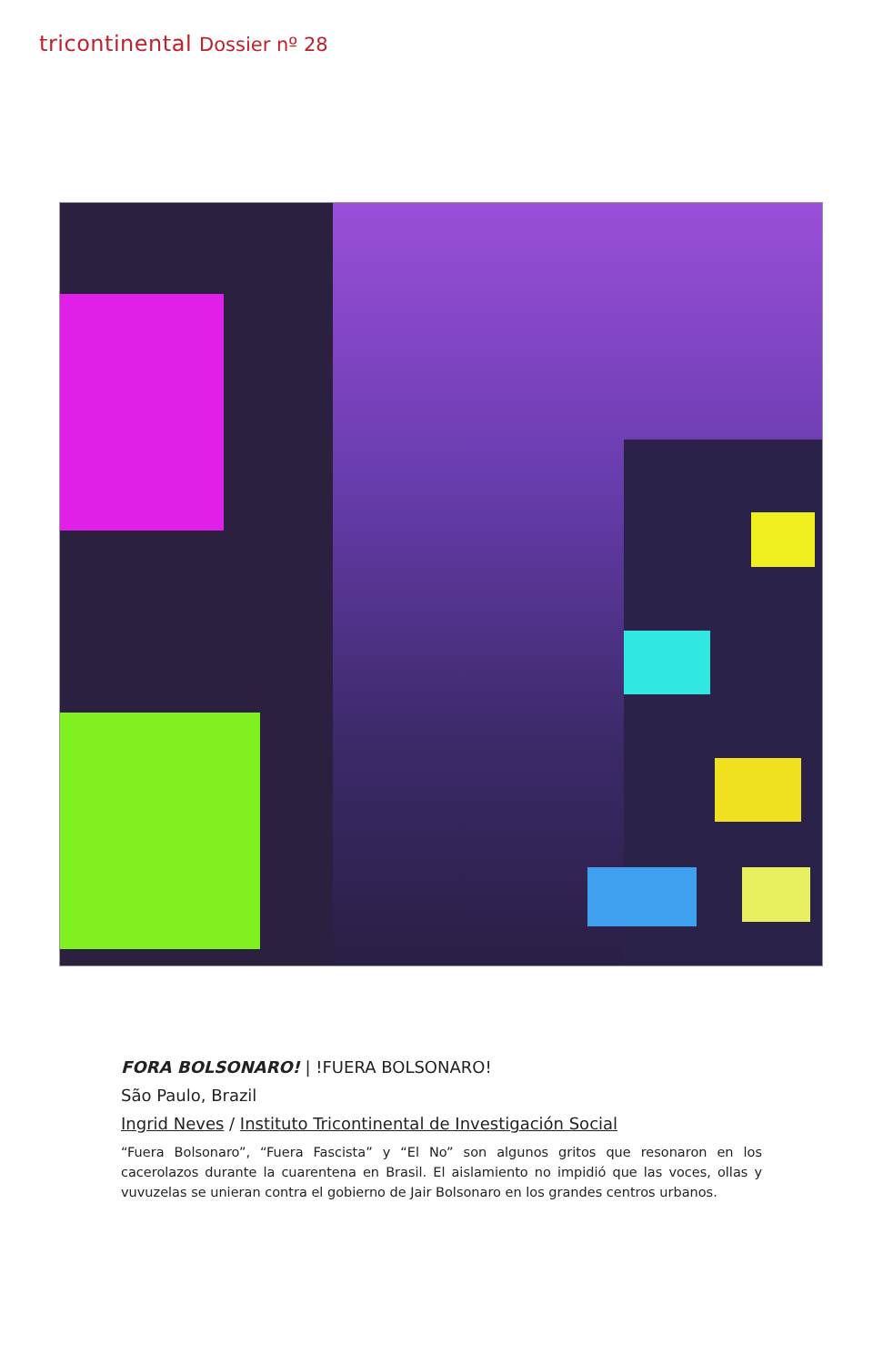tricontinental Dossier nº 28
FORA BOLSONARO! | !FUERA BOLSONARO!
São Paulo, Brazil
Ingrid Neves / Instituto Tricontinental de Investigación Social
“Fuera Bolsonaro”, “Fuera Fascista” y “El No” son algunos gritos que resonaron en los cacerolazos durante la cuarentena en Brasil. El aislamiento no impidió que las voces, ollas y vuvuzelas se unieran contra el gobierno de Jair Bolsonaro en los grandes centros urbanos.